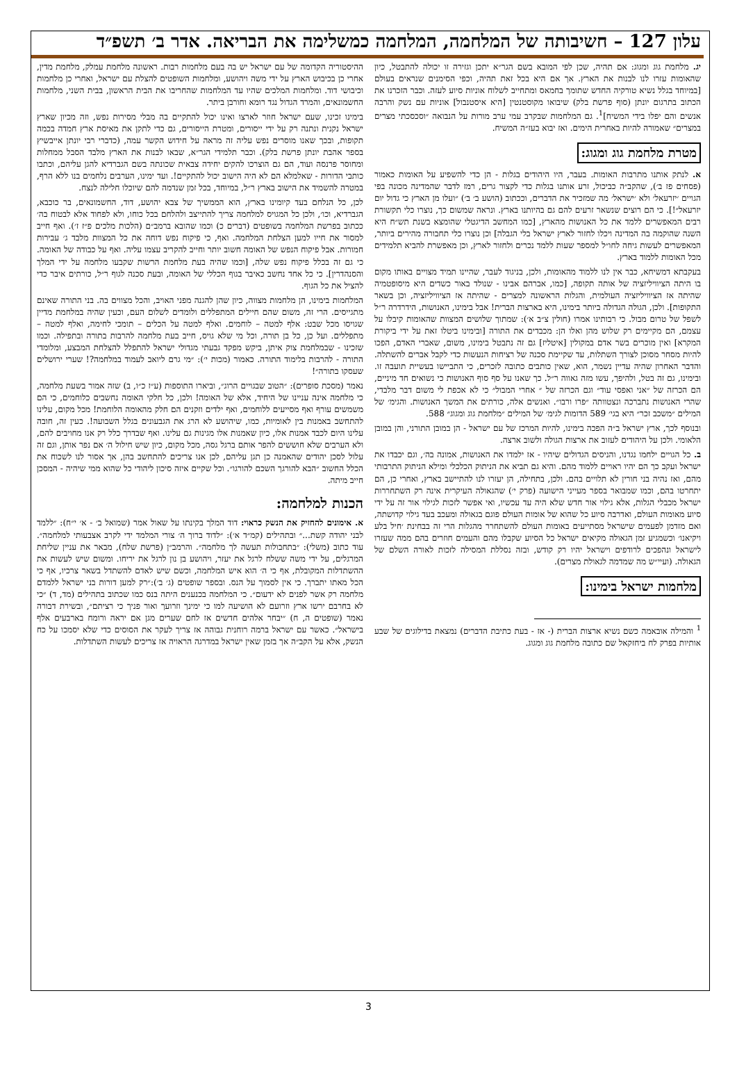עלון 127 – חשיבותה של המלחמה, המלחמה כמשלימה את הבריאה. אדר ב׳ תשפ״ד
יג. מלחמת גוג ומגוג: אם תהיה, שכן לפי המובא בשם הגר״א יתכן וגזירה זו יכולה להתבטל, כיון שהאומות עזרו לנו לבנות את הארץ. אך אם היא בכל זאת תהיה, וכפי הסימנים שנראים בעולם [במיוחד בגלל נשיא טורקיה החדש שתומך בחמאס ומתחייב לשלוח אוניות סיוע לעזה. וכבר הזכרנו את הכתוב בתרגום יונתן (סוף פרשת בלק) שיבואו מקוסטנטין [היא איסטנבול] אוניות עם נשק והרבה אנשים והם יפלו בידי המשיח]<sup>1</sup>. גם המלחמות שבקרב עמי ערב מורות על הנבואה ״וסכסכתי מצרים במצרים״ שאמורה להיות באחרית הימים. ואז יבוא בעז״ה המשיח.
מטרת מלחמת גוג ומגוג:
א. לנתק אותנו מתרבות האומות. בעבר, היו היהודים בגלות - הן כדי להשפיע על האומות כאמור (פסחים פז ב׳), שהקב״ה כביכול, זרע אותנו בגלות כדי לקצור גרים, רמז לדבר שהמדינה מכונה בפי הגויים ׳יזרעאל׳ ולא ׳ישראל׳ מה שמזכיר את הדברים, וככתוב (הושע ב׳ ב׳) ״ועלו מן הארץ כי גדול יום יזרעאל״!]. כי הם רוצים שנשאר זרעים להם גם בהיותנו בארץ. ונראה שמשום כך, נוצרו כלי תקשורת רבים המאפשרים ללמד את כל האנושות מהארץ, [כמו המחשב הדיגטלי שהומצא בשנת תש״ח היא השנה שהוקמה בה המדינה ויכלו לחזור לארץ ישראל בלי הגבלה] וכן נוצרו כלי תחבורה מהירים ביותר, המאפשרים לעשות גיחה לחו״ל למספר שעות ללמד נכרים ולחזור לארץ, וכן מאפשרת להביא תלמידים מכל האומות ללמוד בארץ.
בעקבתא דמשיחא, כבר אין לנו ללמוד מהאומות, ולכן, בניגוד לעבר, שהיינו תמיד מצויים באותו מקום בו היתה הציוויליזציה של אותה תקופה, [כמו, אברהם אבינו - שנולד באור כשדים היא מיסופטמיה שהיתה אז הציוויליזציה העולמית, והגלות הראשונה למצרים - שהיתה אז הציוויליזציה, וכן בשאר התקופות]. ולכן, הגולה הגדולה ביותר בימינו, היא בארצות הברית! אבל בימינו, האנושות, הידרדרה ר״ל לשפל של טרום מבול. כי רבותינו אמרו (חולין צ״ב א׳): שמתוך שלושים המצוות שהאומות קיבלו על עצמם, הם מקיימים רק שלוש מהן ואלו הן: מכבדים את התורה [ובימינו ביטלו זאת על ידי ביקורת המקרא] ואין מוכרים בשר אדם במקולין [איטליז] גם זה נתבטל בימינו, משום, שאברי האדם, הפכו להיות מסחר מסוכן לצורך השתלות, עד שקיימת סכנה של רציחות הנעשות כדי לקבל אברים להשתלה. והדבר האחרון שהיה עדיין נשמר, הוא, שאין כותבים כתובה לזכרים, כי התביישו בעשיית תועבה זו. ובימינו, גם זה בטל, ולהיפך, עשו מזה גאווה ר״ל. כך שאנו על סף סוף האנושות כי נשואים חד מיניים, הם הכרזה של ״אני ואפסי עוד״ וגם הכרזה של ״ אחרי המבול״ כי לא אכפת לי משום דבר מלבדי, שהרי האנושות נתברכה ונצטוותה ״פרו ורבו״. ואנשים אלה, כורתים את המשך האנושות. והגימ׳ של המילים ״משכב זכר״ היא בגי׳ 589 הדומות לגימ׳ של המילים ״מלחמת גוג ומגוג״ 588.
ובנוסף לכך, ארץ ישראל ב״ה הפכה בימינו, להיות המרכז של עם ישראל - הן במובן התורני, והן במובן הלאומי. ולכן על היהודים לעזוב את ארצות הגולה ולשוב ארצה.
ב. כל הגויים ילחמו נגדנו, והניסים הגדולים שיהיו - אז ילמדו את האנושות, אמונה בה׳, וגם יכבדו את ישראל ועקב כך הם יהיו ראויים ללמוד מהם. והיא גם תביא את הניתוק הכלכלי ומילא הניתוק התרבותי מהם, ואז נהיה בני חורין לא תלויים בהם. ולכן, בתחילה, הן יעזרו לנו להתיישב בארץ, ואחרי כן, הם יתחרטו בהם, וכמו שמבואר בספר מעייני הישועה (פרק י׳) שהגאולה העיקרית אינה רק השתחררות ישראל מכבלי הגלות, אלא גילוי אור חדש שלא היה עד עכשיו, ואי אפשר לזכות לגילוי אור זה על ידי סיוע מאומות העולם, ואדרבה סיוע כל שהוא של אומות העולם פוגם בגאולה ומעכב בעד גילוי קדושתה, ואם מזדמן לפעמים שישראל מסתייעים באומות העולם להשתחרר מהגלות הרי זה בבחינת ׳חיל בלע ויקיאנו׳ וכשמגיע זמן הגאולה מקיאים ישראל כל הסיוע שקבלו מהם והעמים חוזרים בהם ממה שעזרו לישראל ונהפכים לרודפים וישראל יהיו רק קודש, ובזה נסללת המסילה לזכות לאורה השלם של הגאולה. (ועיי״ש מה שמדמה לגאולת מצרים).
מלחמות ישראל בימינו:
<sup>1</sup> והמילה אובאמה כשם נשיא ארצות הברית (- אז - בעת כתיבת הדברים) נמצאת בדילוגים של שבע אותיות בפרק לח ביחזקאל שם כתובה מלחמת גוג ומגוג.
ההיסטוריה הקדומה של עם ישראל יש בה בעם מלחמות רבות. ראשונה מלחמת עמלק, מלחמת מדין, אחרי כן בכיבוש הארץ על ידי משה ויהושע, ומלחמות השופטים להצלת עם ישראל, ואחרי כן מלחמות וכיבושי דוד. ומלחמות המלכים שהיו עד המלחמות שהחריבו את הבית הראשון, בבית השני, מלחמות החשמונאים, והמרד הגדול נגד רומא וחורבן ביתר.
בימינו זכינו, שעם ישראל חוזר לארצו ואינו יכול להתקיים בה מבלי מסירות נפש, וזה מכיון שארץ ישראל נקנית ונתנה רק על ידי ייסורים, ומטרת הייסורים, גם כדי לתקן את מאיסת ארץ חמדה בכמה תקופות, ובכך שאנו מוסרים נפש עליה זה מראה על חידוש הקשר עמה, (כדברי רבי יונתן אייבשיץ בספר אהבת יונתן פרשת בלק). וכבר תלמידי הגר״א, שבאו לבנות את הארץ מלבד הסבל ממחלות ומחוסר פרנסה ועוד, הם גם הוצרכו להקים יחידה צבאית שכונתה בשם הגברדיא להגן עליהם, וכתבו כותבי הדורות - שאלמלא הם לא היה הישוב יכול להתקיים!. ועד ימינו, הערבים נלחמים בנו ללא הרף, במטרה להשמיד את הישוב בארץ ר״ל, במיוחד, בכל זמן שנדמה להם שיוכלו חלילה לנצח.
לכן, כל הנלחם בעד קיומינו בארץ, הוא הממשיך של צבא יהושע, דוד, החשמונאים, בר כוכבא, הגברדיא, וכו׳, ולכן כל המגויס למלחמה צריך להתייצב ולהלחם בכל כוחו, ולא לפחוד אלא לבטוח בה׳ ככתוב בפרשת המלחמה בשופטים (דברים כ) וכמו שהובא ברמב״ם (הלכות מלכים פ״ז ז׳). ואף חייב למסור את חייו למען הצלחת המלחמה. ואף, כי פיקוח נפש דוחה את כל המצוות מלבד ג׳ עבירות חמורות. אבל פיקוח הנפש של האומה חשוב יותר וחייב להקריב עצמו עליה. ואף על כבודה של האומה. כי גם זה בכלל פיקוח נפש שלה, [וכמו שהיה בעת מלחמת הרשות שקבעו מלחמה על ידי המלך והסנהדרין]. כי כל אחד נחשב כאיבר בגוף הכללי של האומה, ובעת סכנה לגוף ר״ל, כורתים איבר כדי להציל את כל הגוף.
המלחמות בימינו, הן מלחמות מצווה, כיון שהן להגנה מפני האויב, והכל מצווים בה. בני התורה שאינם מתגייסים. הרי זה, משום שהם חיילים המתפללים ולומדים לשלום העם, וכעין שהיה במלחמת מדיין שגויסו מכל שבט: אלף למטה – לוחמים. ואלף למטה על הכלים – תומכי לחימה, ואלף למטה –מתפללים. ועל כן, כל בן תורה, וכל מי שלא גויס, חייב בעת מלחמה להרבות בתורה ובתפילה. וכמו שזכינו - שבמלחמת צוק איתן, ביקש מפקד גבעתי מגדולי ישראל להתפלל להצלחת המבצע, ומלומדי התורה - להרבות בלימוד התורה. כאמור (מכות י׳): ״מי גרם ליואב לעמוד במלחמה?! שערי ירושלים שעסקו בתורה״!
נאמר (מסכת סופרים): ״הטוב שבגויים הרוג״, וביארו התוספות (ע״ז כ״ו, ב) שזה אמור בשעת מלחמה, כי מלחמה אינה עניינו של היחיד, אלא של האומה! ולכן, כל חלקי האומה נחשבים כלוחמים, כי הם משמשים עורף ואף מסייעים ללוחמים, ואף ילדים וזקנים הם חלק מהאומה הלוחמת! מכל מקום, עלינו להתחשב באמנות בין לאומיות, כמו, שיהושע לא הרג את הגבעונים בגלל השבועה!. כעין זה, חובה עלינו היום לכבד אמנות אלו, כיון שאמנות אלו מגינות גם עלינו. ואף שבדרך כלל רק אנו מחויבים להם, ולא הערבים שלא חוששים להפר אותם ברגל גסה, מכל מקום, כיון שיש חילול ה׳ אם נפר אותן, וגם זה עלול לסכן יהודים שהאמנה כן תגן עליהם, לכן אנו צריכים להתחשב בהן, אך אסור לנו לשכוח את הכלל החשוב ״הבא להורגך השכם להורגו״. וכל שקיים איזה סיכון ליהודי כל שהוא ממי שיהיה - המסכן חייב מיתה.
הכנות למלחמה:
א. אימונים להחזיק את הנשק כראוי: דוד המלך בקינתו על שאול אמר (שמואל ב׳ - א׳ י״ח): ״ללמד לבני יהודה קשת...״ ובתהילים (קמ״ד א׳): ״לדוד ברוך ה׳ צורי המלמד ידי לקרב אצבעותי למלחמה״. עוד כתוב (משלי): ״בתחבולות תעשה לך מלחמה״. והרמב״ן (פרשת שלח), מבאר את עניין שליחת המרגלים, על ידי משה ששלח לרגל את יעזר, ויהושע בן נון לרגל את יריחו. ומשום שיש לעשות את ההשתדלות המקובלת, אף כי ה׳ הוא איש המלחמה, וכשם שיש לאדם להשתדל בשאר צרכיו, אף כי הכל מאתו יתברך. כי אין לסמוך על הנס. ובספר שופטים (ג׳ ב׳):״רק למען דורות בני ישראל ללמדם מלחמה רק אשר לפנים לא ידעום״. כי המלחמה בכנענים היתה בנס כמו שכתוב בתהילים (מד, ד) ״כי לא בחרבם ירשו ארץ וזרועם לא הושיעה למו כי ימינך וזרועך ואור פניך כי רציתם״, ובשירת דבורה נאמר (שופטים ה, ח) ״יבחר אלהים חדשים אז לחם שערים מגן אם יראה ורומח בארבעים אלף בישראל״. כאשר עם ישראל ברמה רוחנית גבוהה אז צריך לעקר את הסוסים כדי שלא יסמכו על כח הנשק, אלא על הקב״ה אך בזמן שאין ישראל במדרגה הראויה אז צריכים לעשות השתדלות.
3